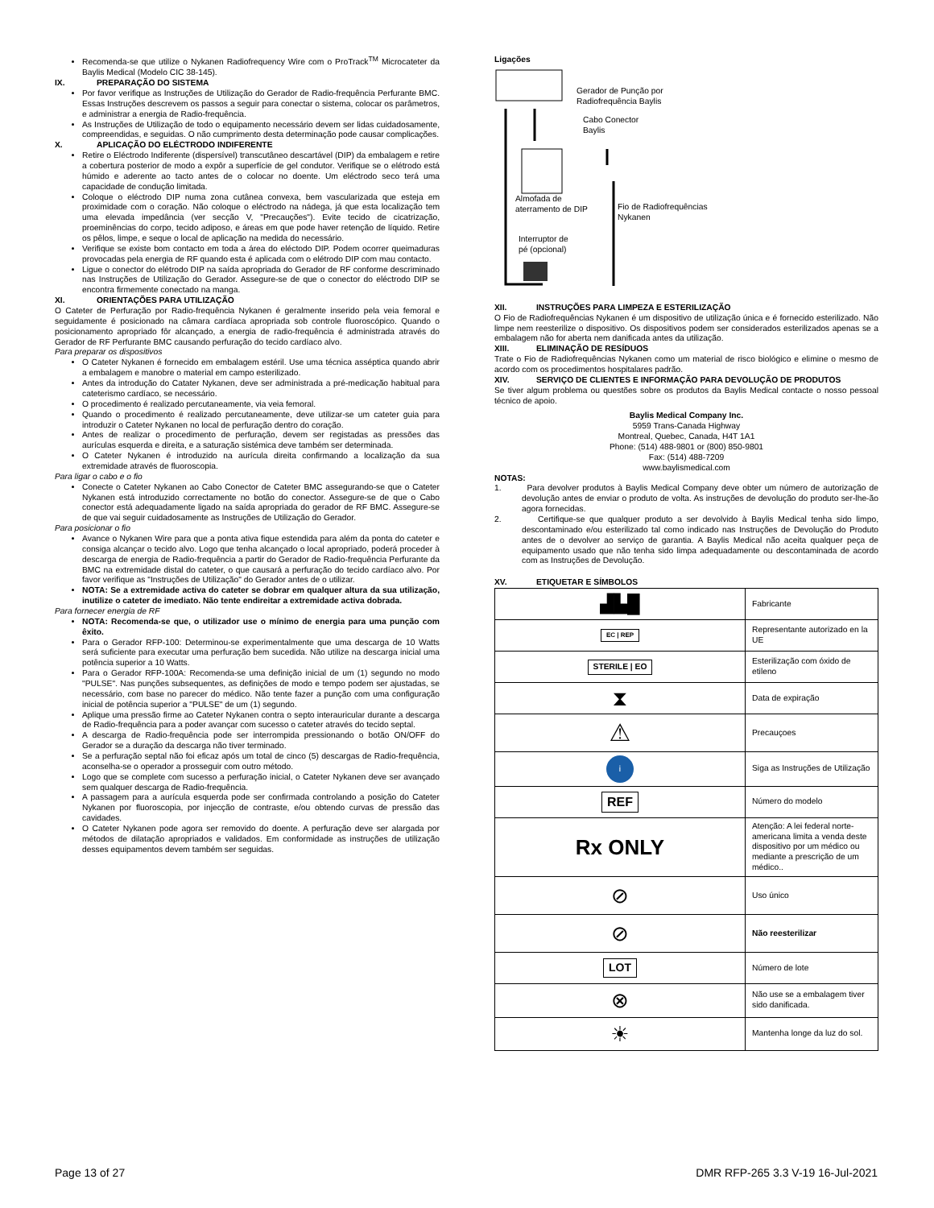Recomenda-se que utilize o Nykanen Radiofrequency Wire com o ProTrack<sup>TM</sup> Microcateter da Baylis Medical (Modelo CIC 38-145).
IX. PREPARAÇÃO DO SISTEMA
Por favor verifique as Instruções de Utilização do Gerador de Radio-frequência Perfurante BMC. Essas Instruções descrevem os passos a seguir para conectar o sistema, colocar os parâmetros, e administrar a energia de Radio-frequência.
As Instruções de Utilização de todo o equipamento necessário devem ser lidas cuidadosamente, compreendidas, e seguidas. O não cumprimento desta determinação pode causar complicações.
X. APLICAÇÃO DO ELÉCTRODO INDIFERENTE
Retire o Eléctrodo Indiferente (dispersível) transcutâneo descartável (DIP) da embalagem e retire a cobertura posterior de modo a expôr a superfície de gel condutor. Verifique se o elétrodo está húmido e aderente ao tacto antes de o colocar no doente. Um eléctrodo seco terá uma capacidade de condução limitada.
Coloque o eléctrodo DIP numa zona cutânea convexa, bem vascularizada que esteja em proximidade com o coração. Não coloque o eléctrodo na nádega, já que esta localização tem uma elevada impedância (ver secção V, "Precauções"). Evite tecido de cicatrização, proeminências do corpo, tecido adiposo, e áreas em que pode haver retenção de líquido. Retire os pêlos, limpe, e seque o local de aplicação na medida do necessário.
Verifique se existe bom contacto em toda a área do eléctodo DIP. Podem ocorrer queimaduras provocadas pela energia de RF quando esta é aplicada com o elétrodo DIP com mau contacto.
Ligue o conector do elétrodo DIP na saída apropriada do Gerador de RF conforme descriminado nas Instruções de Utilização do Gerador. Assegure-se de que o conector do eléctrodo DIP se encontra firmemente conectado na manga.
XI. ORIENTAÇÕES PARA UTILIZAÇÃO
O Cateter de Perfuração por Radio-frequência Nykanen é geralmente inserido pela veia femoral e seguidamente é posicionado na câmara cardíaca apropriada sob controle fluoroscópico. Quando o posicionamento apropriado fôr alcançado, a energia de radio-frequência é administrada através do Gerador de RF Perfurante BMC causando perfuração do tecido cardíaco alvo.
Para preparar os dispositivos
O Cateter Nykanen é fornecido em embalagem estéril. Use uma técnica asséptica quando abrir a embalagem e manobre o material em campo esterilizado.
Antes da introdução do Catater Nykanen, deve ser administrada a pré-medicação habitual para cateterismo cardíaco, se necessário.
O procedimento é realizado percutaneamente, via veia femoral.
Quando o procedimento é realizado percutaneamente, deve utilizar-se um cateter guia para introduzir o Cateter Nykanen no local de perfuração dentro do coração.
Antes de realizar o procedimento de perfuração, devem ser registadas as pressões das aurículas esquerda e direita, e a saturação sistémica deve também ser determinada.
O Cateter Nykanen é introduzido na aurícula direita confirmando a localização da sua extremidade através de fluoroscopia.
Para ligar o cabo e o fio
Conecte o Cateter Nykanen ao Cabo Conector de Cateter BMC assegurando-se que o Cateter Nykanen está introduzido correctamente no botão do conector. Assegure-se de que o Cabo conector está adequadamente ligado na saída apropriada do gerador de RF BMC. Assegure-se de que vai seguir cuidadosamente as Instruções de Utilização do Gerador.
Para posicionar o fio
Avance o Nykanen Wire para que a ponta ativa fique estendida para além da ponta do cateter e consiga alcançar o tecido alvo. Logo que tenha alcançado o local apropriado, poderá proceder à descarga de energia de Radio-frequência a partir do Gerador de Radio-frequência Perfurante da BMC na extremidade distal do cateter, o que causará a perfuração do tecido cardíaco alvo. Por favor verifique as "Instruções de Utilização" do Gerador antes de o utilizar.
NOTA: Se a extremidade activa do cateter se dobrar em qualquer altura da sua utilização, inutilize o cateter de imediato. Não tente endireitar a extremidade activa dobrada.
Para fornecer energia de RF
NOTA: Recomenda-se que, o utilizador use o mínimo de energia para uma punção com êxito.
Para o Gerador RFP-100: Determinou-se experimentalmente que uma descarga de 10 Watts será suficiente para executar uma perfuração bem sucedida. Não utilize na descarga inicial uma potência superior a 10 Watts.
Para o Gerador RFP-100A: Recomenda-se uma definição inicial de um (1) segundo no modo "PULSE". Nas punções subsequentes, as definições de modo e tempo podem ser ajustadas, se necessário, com base no parecer do médico. Não tente fazer a punção com uma configuração inicial de potência superior a "PULSE" de um (1) segundo.
Aplique uma pressão firme ao Cateter Nykanen contra o septo interauricular durante a descarga de Radio-frequência para a poder avançar com sucesso o cateter através do tecido septal.
A descarga de Radio-frequência pode ser interrompida pressionando o botão ON/OFF do Gerador se a duração da descarga não tiver terminado.
Se a perfuração septal não foi eficaz após um total de cinco (5) descargas de Radio-frequência, aconselha-se o operador a prosseguir com outro método.
Logo que se complete com sucesso a perfuração inicial, o Cateter Nykanen deve ser avançado sem qualquer descarga de Radio-frequência.
A passagem para a aurícula esquerda pode ser confirmada controlando a posição do Cateter Nykanen por fluoroscopia, por injecção de contraste, e/ou obtendo curvas de pressão das cavidades.
O Cateter Nykanen pode agora ser removido do doente. A perfuração deve ser alargada por métodos de dilatação apropriados e validados. Em conformidade as instruções de utilização desses equipamentos devem também ser seguidas.
Ligações
Gerador de Punção por
Radiofrequência Baylis
Cabo Conector
Baylis
Almofada de
aterramento de DIP
Fio de Radiofrequências
Nykanen
Interruptor de
pé (opcional)
XII. INSTRUÇÕES PARA LIMPEZA E ESTERILIZAÇÃO
O Fio de Radiofrequências Nykanen é um dispositivo de utilização única e é fornecido esterilizado. Não limpe nem reesterilize o dispositivo. Os dispositivos podem ser considerados esterilizados apenas se a embalagem não for aberta nem danificada antes da utilização.
XIII. ELIMINAÇÃO DE RESÍDUOS
Trate o Fio de Radiofrequências Nykanen como um material de risco biológico e elimine o mesmo de acordo com os procedimentos hospitalares padrão.
XIV. SERVIÇO DE CLIENTES E INFORMAÇÃO PARA DEVOLUÇÃO DE PRODUTOS
Se tiver algum problema ou questões sobre os produtos da Baylis Medical contacte o nosso pessoal técnico de apoio.
Baylis Medical Company Inc.
5959 Trans-Canada Highway
Montreal, Quebec, Canada, H4T 1A1
Phone: (514) 488-9801 or (800) 850-9801
Fax: (514) 488-7209
www.baylismedical.com
NOTAS:
1. Para devolver produtos à Baylis Medical Company deve obter um número de autorização de devolução antes de enviar o produto de volta. As instruções de devolução do produto ser-lhe-ão agora fornecidas.
2. Certifique-se que qualquer produto a ser devolvido à Baylis Medical tenha sido limpo, descontaminado e/ou esterilizado tal como indicado nas Instruções de Devolução do Produto antes de o devolver ao serviço de garantia. A Baylis Medical não aceita qualquer peça de equipamento usado que não tenha sido limpa adequadamente ou descontaminada de acordo com as Instruções de Devolução.
XV. ETIQUETAR E SÍMBOLOS
| ▟▙█ | Fabricante |
| EC / REP | Representante autorizado en la UE |
| STERILE / EO | Esterilização com óxido de etileno |
| ⧗ | Data de expiração |
| ⚠ | Precauçoes |
| i | Siga as Instruções de Utilização |
| REF | Número do modelo |
| Rx ONLY | Atenção: A lei federal norte-americana limita a venda deste dispositivo por um médico ou mediante a prescrição de um médico.. |
| ⊘ | Uso único |
| ⊘ | Não reesterilizar |
| LOT | Número de lote |
| ⊗ | Não use se a embalagem tiver sido danificada. |
| ☀ | Mantenha longe da luz do sol. |
Page 13 of 27
DMR RFP-265 3.3 V-19 16-Jul-2021